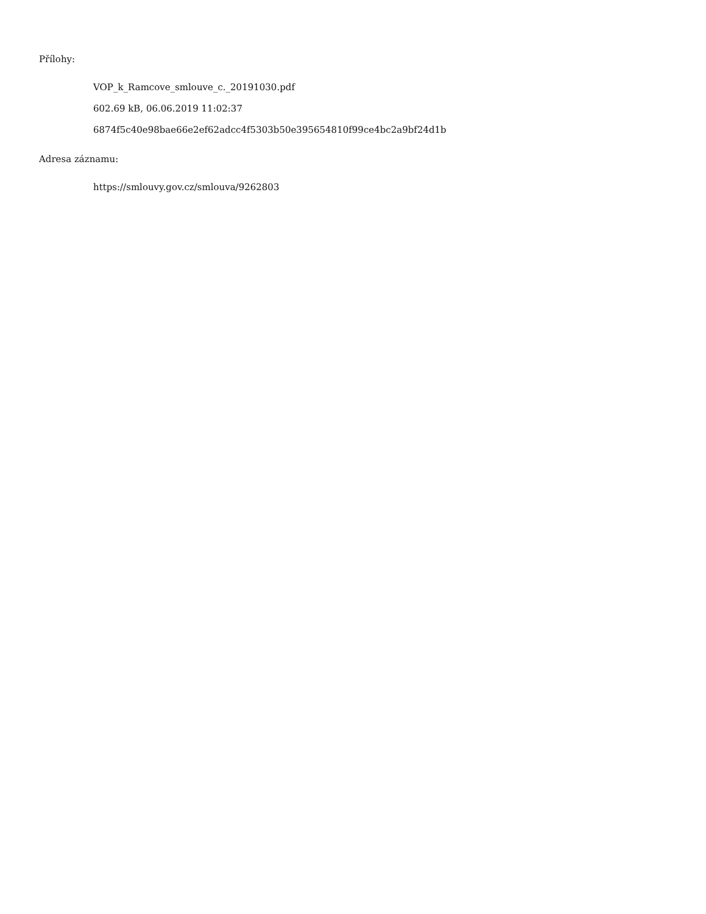Přílohy:
VOP_k_Ramcove_smlouve_c._20191030.pdf
602.69 kB, 06.06.2019 11:02:37
6874f5c40e98bae66e2ef62adcc4f5303b50e395654810f99ce4bc2a9bf24d1b
Adresa záznamu:
https://smlouvy.gov.cz/smlouva/9262803